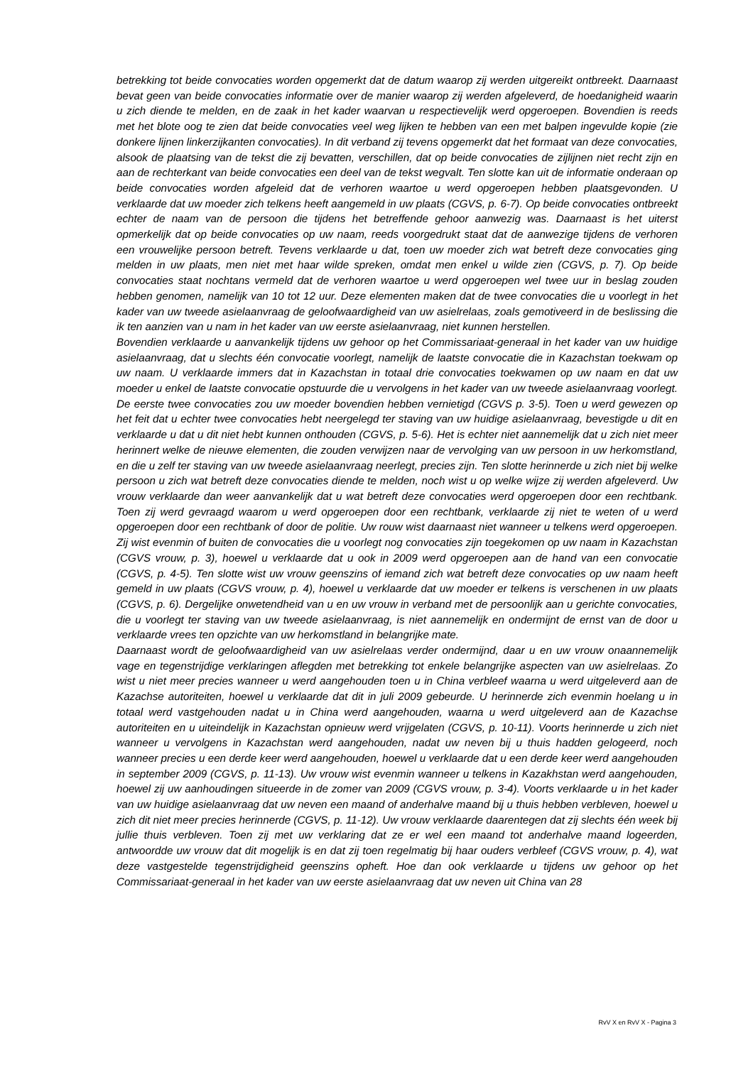betrekking tot beide convocaties worden opgemerkt dat de datum waarop zij werden uitgereikt ontbreekt. Daarnaast bevat geen van beide convocaties informatie over de manier waarop zij werden afgeleverd, de hoedanigheid waarin u zich diende te melden, en de zaak in het kader waarvan u respectievelijk werd opgeroepen. Bovendien is reeds met het blote oog te zien dat beide convocaties veel weg lijken te hebben van een met balpen ingevulde kopie (zie donkere lijnen linkerzijkanten convocaties). In dit verband zij tevens opgemerkt dat het formaat van deze convocaties, alsook de plaatsing van de tekst die zij bevatten, verschillen, dat op beide convocaties de zijlijnen niet recht zijn en aan de rechterkant van beide convocaties een deel van de tekst wegvalt. Ten slotte kan uit de informatie onderaan op beide convocaties worden afgeleid dat de verhoren waartoe u werd opgeroepen hebben plaatsgevonden. U verklaarde dat uw moeder zich telkens heeft aangemeld in uw plaats (CGVS, p. 6-7). Op beide convocaties ontbreekt echter de naam van de persoon die tijdens het betreffende gehoor aanwezig was. Daarnaast is het uiterst opmerkelijk dat op beide convocaties op uw naam, reeds voorgedrukt staat dat de aanwezige tijdens de verhoren een vrouwelijke persoon betreft. Tevens verklaarde u dat, toen uw moeder zich wat betreft deze convocaties ging melden in uw plaats, men niet met haar wilde spreken, omdat men enkel u wilde zien (CGVS, p. 7). Op beide convocaties staat nochtans vermeld dat de verhoren waartoe u werd opgeroepen wel twee uur in beslag zouden hebben genomen, namelijk van 10 tot 12 uur. Deze elementen maken dat de twee convocaties die u voorlegt in het kader van uw tweede asielaanvraag de geloofwaardigheid van uw asielrelaas, zoals gemotiveerd in de beslissing die ik ten aanzien van u nam in het kader van uw eerste asielaanvraag, niet kunnen herstellen.
Bovendien verklaarde u aanvankelijk tijdens uw gehoor op het Commissariaat-generaal in het kader van uw huidige asielaanvraag, dat u slechts één convocatie voorlegt, namelijk de laatste convocatie die in Kazachstan toekwam op uw naam. U verklaarde immers dat in Kazachstan in totaal drie convocaties toekwamen op uw naam en dat uw moeder u enkel de laatste convocatie opstuurde die u vervolgens in het kader van uw tweede asielaanvraag voorlegt. De eerste twee convocaties zou uw moeder bovendien hebben vernietigd (CGVS p. 3-5). Toen u werd gewezen op het feit dat u echter twee convocaties hebt neergelegd ter staving van uw huidige asielaanvraag, bevestigde u dit en verklaarde u dat u dit niet hebt kunnen onthouden (CGVS, p. 5-6). Het is echter niet aannemelijk dat u zich niet meer herinnert welke de nieuwe elementen, die zouden verwijzen naar de vervolging van uw persoon in uw herkomstland, en die u zelf ter staving van uw tweede asielaanvraag neerlegt, precies zijn. Ten slotte herinnerde u zich niet bij welke persoon u zich wat betreft deze convocaties diende te melden, noch wist u op welke wijze zij werden afgeleverd. Uw vrouw verklaarde dan weer aanvankelijk dat u wat betreft deze convocaties werd opgeroepen door een rechtbank. Toen zij werd gevraagd waarom u werd opgeroepen door een rechtbank, verklaarde zij niet te weten of u werd opgeroepen door een rechtbank of door de politie. Uw rouw wist daarnaast niet wanneer u telkens werd opgeroepen. Zij wist evenmin of buiten de convocaties die u voorlegt nog convocaties zijn toegekomen op uw naam in Kazachstan (CGVS vrouw, p. 3), hoewel u verklaarde dat u ook in 2009 werd opgeroepen aan de hand van een convocatie (CGVS, p. 4-5). Ten slotte wist uw vrouw geenszins of iemand zich wat betreft deze convocaties op uw naam heeft gemeld in uw plaats (CGVS vrouw, p. 4), hoewel u verklaarde dat uw moeder er telkens is verschenen in uw plaats (CGVS, p. 6). Dergelijke onwetendheid van u en uw vrouw in verband met de persoonlijk aan u gerichte convocaties, die u voorlegt ter staving van uw tweede asielaanvraag, is niet aannemelijk en ondermijnt de ernst van de door u verklaarde vrees ten opzichte van uw herkomstland in belangrijke mate.
Daarnaast wordt de geloofwaardigheid van uw asielrelaas verder ondermijnd, daar u en uw vrouw onaannemelijk vage en tegenstrijdige verklaringen aflegden met betrekking tot enkele belangrijke aspecten van uw asielrelaas. Zo wist u niet meer precies wanneer u werd aangehouden toen u in China verbleef waarna u werd uitgeleverd aan de Kazachse autoriteiten, hoewel u verklaarde dat dit in juli 2009 gebeurde. U herinnerde zich evenmin hoelang u in totaal werd vastgehouden nadat u in China werd aangehouden, waarna u werd uitgeleverd aan de Kazachse autoriteiten en u uiteindelijk in Kazachstan opnieuw werd vrijgelaten (CGVS, p. 10-11). Voorts herinnerde u zich niet wanneer u vervolgens in Kazachstan werd aangehouden, nadat uw neven bij u thuis hadden gelogeerd, noch wanneer precies u een derde keer werd aangehouden, hoewel u verklaarde dat u een derde keer werd aangehouden in september 2009 (CGVS, p. 11-13). Uw vrouw wist evenmin wanneer u telkens in Kazakhstan werd aangehouden, hoewel zij uw aanhoudingen situeerde in de zomer van 2009 (CGVS vrouw, p. 3-4). Voorts verklaarde u in het kader van uw huidige asielaanvraag dat uw neven een maand of anderhalve maand bij u thuis hebben verbleven, hoewel u zich dit niet meer precies herinnerde (CGVS, p. 11-12). Uw vrouw verklaarde daarentegen dat zij slechts één week bij jullie thuis verbleven. Toen zij met uw verklaring dat ze er wel een maand tot anderhalve maand logeerden, antwoordde uw vrouw dat dit mogelijk is en dat zij toen regelmatig bij haar ouders verbleef (CGVS vrouw, p. 4), wat deze vastgestelde tegenstrijdigheid geenszins opheft. Hoe dan ook verklaarde u tijdens uw gehoor op het Commissariaat-generaal in het kader van uw eerste asielaanvraag dat uw neven uit China van 28
RvV X en RvV X - Pagina 3